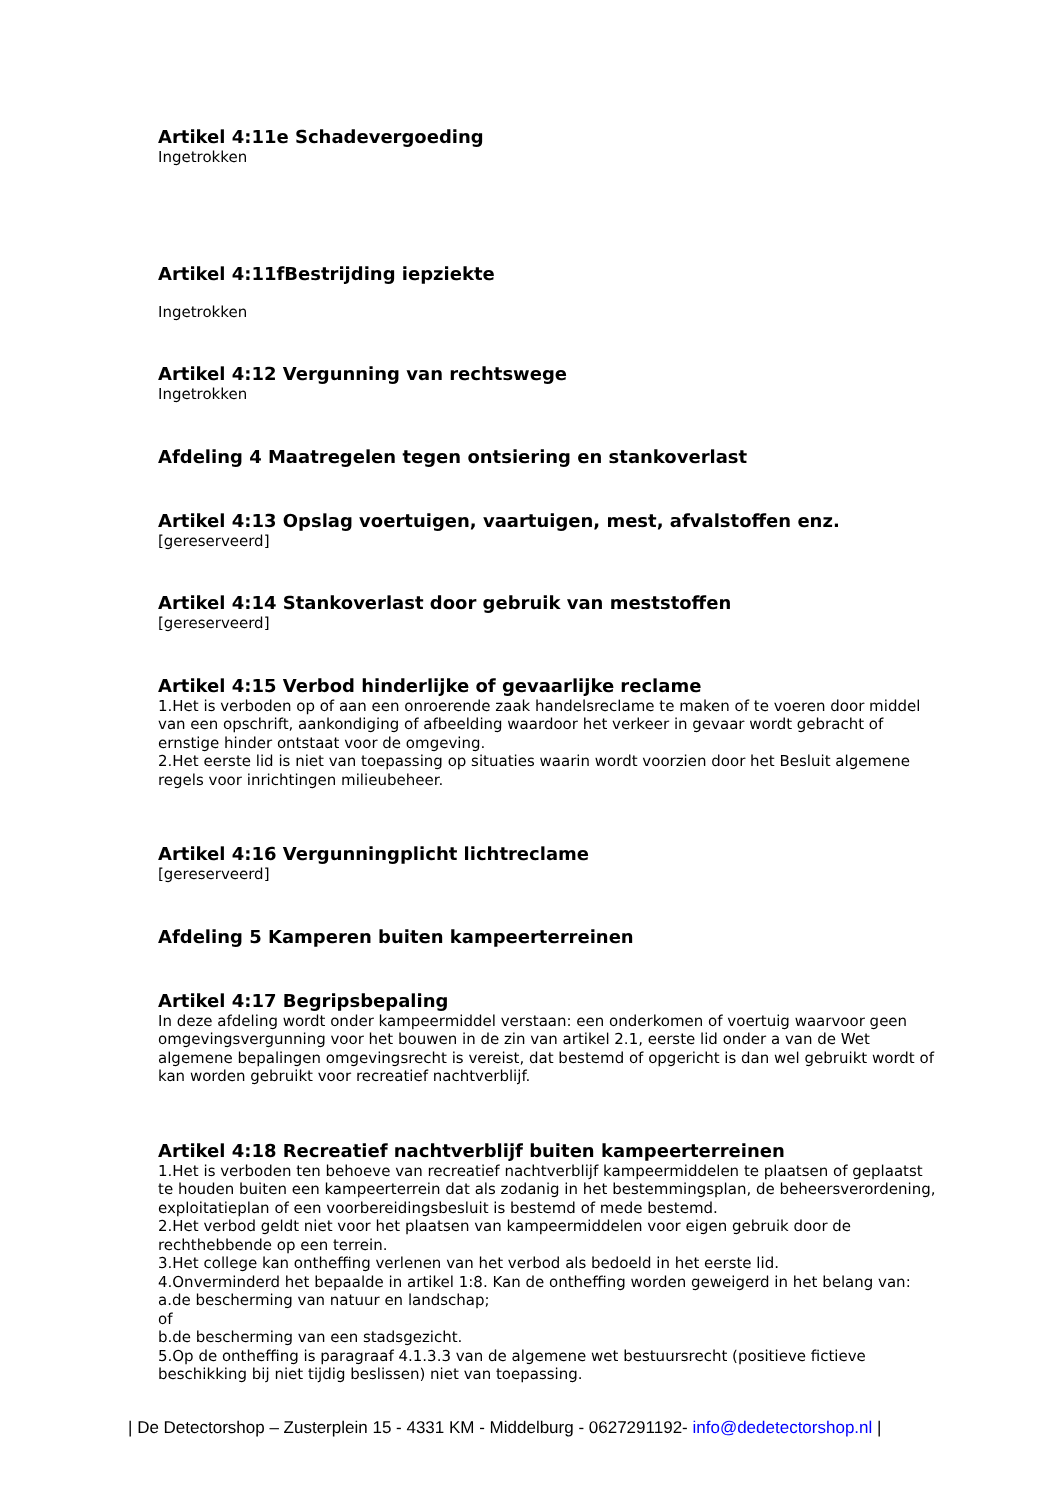Artikel 4:11e Schadevergoeding
Ingetrokken
Artikel 4:11fBestrijding iepziekte
Ingetrokken
Artikel 4:12 Vergunning van rechtswege
Ingetrokken
Afdeling 4 Maatregelen tegen ontsiering en stankoverlast
Artikel 4:13 Opslag voertuigen, vaartuigen, mest, afvalstoffen enz.
[gereserveerd]
Artikel 4:14 Stankoverlast door gebruik van meststoffen
[gereserveerd]
Artikel 4:15 Verbod hinderlijke of gevaarlijke reclame
1.Het is verboden op of aan een onroerende zaak handelsreclame te maken of te voeren door middel van een opschrift, aankondiging of afbeelding waardoor het verkeer in gevaar wordt gebracht of ernstige hinder ontstaat voor de omgeving.
2.Het eerste lid is niet van toepassing op situaties waarin wordt voorzien door het Besluit algemene regels voor inrichtingen milieubeheer.
Artikel 4:16 Vergunningplicht lichtreclame
[gereserveerd]
Afdeling 5 Kamperen buiten kampeerterreinen
Artikel 4:17 Begripsbepaling
In deze afdeling wordt onder kampeermiddel verstaan: een onderkomen of voertuig waarvoor geen omgevingsvergunning voor het bouwen in de zin van artikel 2.1, eerste lid onder a van de Wet algemene bepalingen omgevingsrecht is vereist, dat bestemd of opgericht is dan wel gebruikt wordt of kan worden gebruikt voor recreatief nachtverblijf.
Artikel 4:18 Recreatief nachtverblijf buiten kampeerterreinen
1.Het is verboden ten behoeve van recreatief nachtverblijf kampeermiddelen te plaatsen of geplaatst te houden buiten een kampeerterrein dat als zodanig in het bestemmingsplan, de beheersverordening, exploitatieplan of een voorbereidingsbesluit is bestemd of mede bestemd.
2.Het verbod geldt niet voor het plaatsen van kampeermiddelen voor eigen gebruik door de rechthebbende op een terrein.
3.Het college kan ontheffing verlenen van het verbod als bedoeld in het eerste lid.
4.Onverminderd het bepaalde in artikel 1:8. Kan de ontheffing worden geweigerd in het belang van:
a.de bescherming van natuur en landschap;
of
b.de bescherming van een stadsgezicht.
5.Op de ontheffing is paragraaf 4.1.3.3 van de algemene wet bestuursrecht (positieve fictieve beschikking bij niet tijdig beslissen) niet van toepassing.
| De Detectorshop – Zusterplein 15 - 4331 KM - Middelburg - 0627291192- info@dedetectorshop.nl |